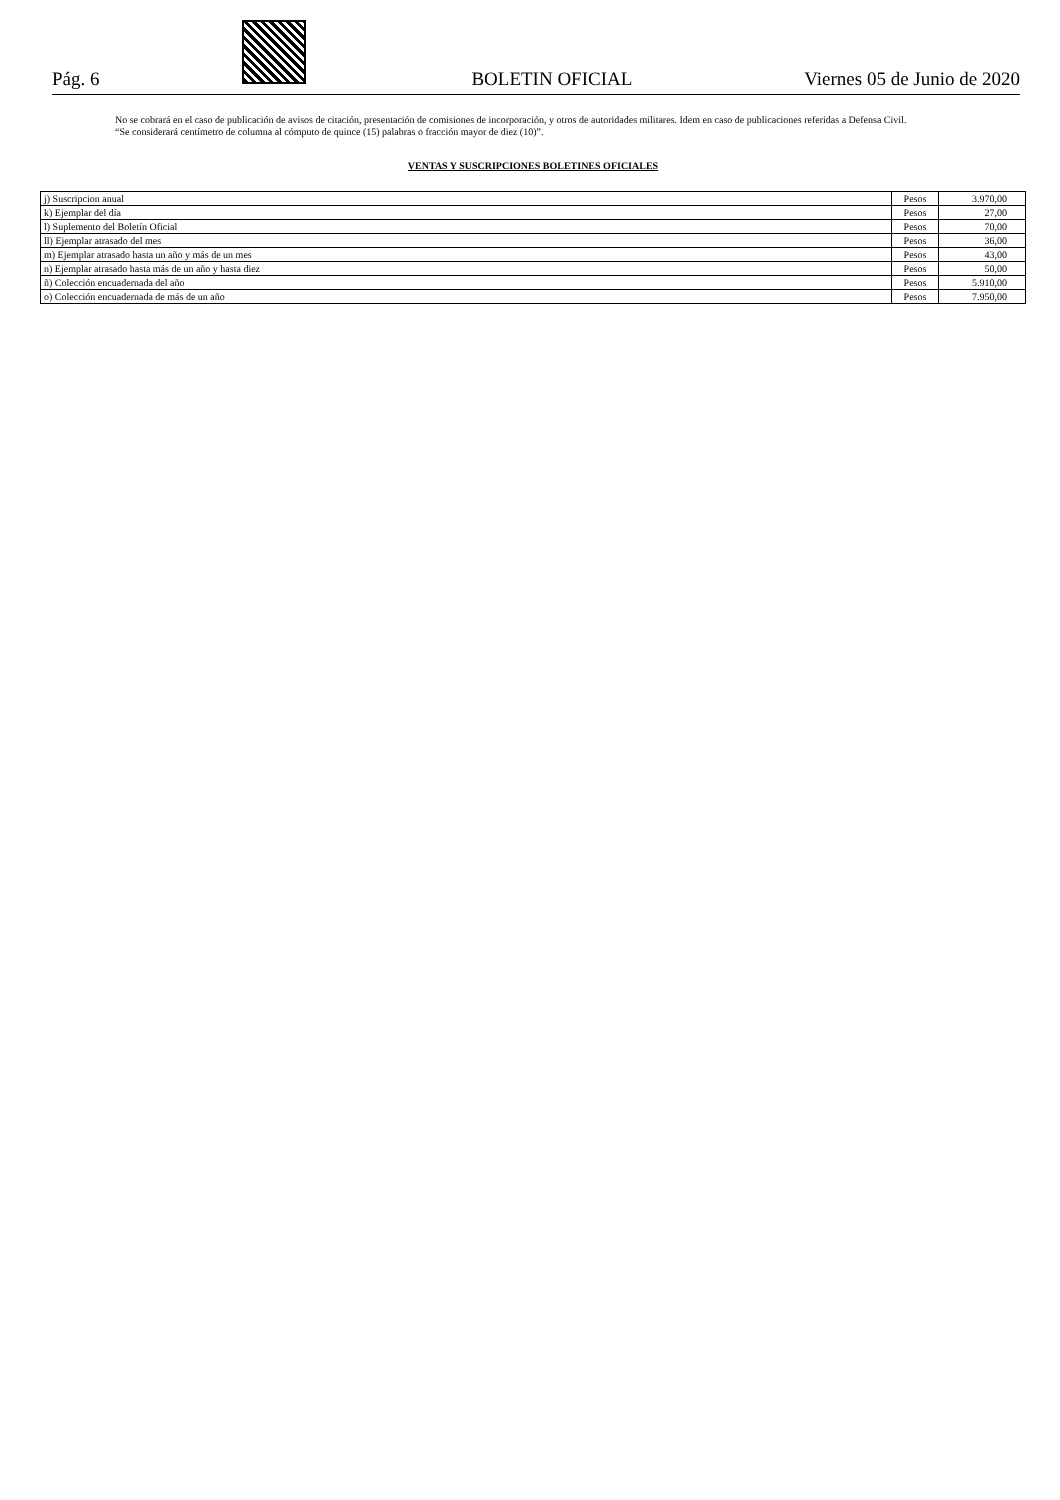Pág. 6 BOLETIN OFICIAL Viernes 05 de Junio de 2020
No se cobrará en el caso de publicación de avisos de citación, presentación de comisiones de incorporación, y otros de autoridades militares. Idem en caso de publicaciones referidas a Defensa Civil.
“Se considerará centímetro de columna al cómputo de quince (15) palabras o fracción mayor de diez (10)”.
VENTAS Y SUSCRIPCIONES BOLETINES OFICIALES
| j) Suscripcion anual | Pesos | 3.970,00 |
| k) Ejemplar del día | Pesos | 27,00 |
| l) Suplemento del Boletín Oficial | Pesos | 70,00 |
| ll) Ejemplar atrasado del mes | Pesos | 36,00 |
| m) Ejemplar atrasado hasta un año y más de un mes | Pesos | 43,00 |
| n) Ejemplar atrasado hasta más de un año y hasta diez | Pesos | 50,00 |
| ñ) Colección encuadernada del año | Pesos | 5.910,00 |
| o) Colección encuadernada de más de un año | Pesos | 7.950,00 |